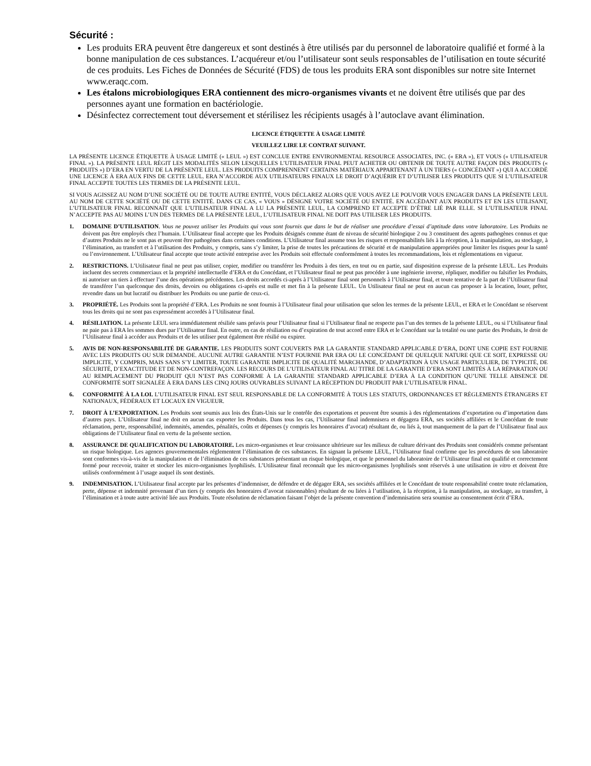Sécurité :
Les produits ERA peuvent être dangereux et sont destinés à être utilisés par du personnel de laboratoire qualifié et formé à la bonne manipulation de ces substances. L’acquéreur et/ou l’utilisateur sont seuls responsables de l’utilisation en toute sécurité de ces produits. Les Fiches de Données de Sécurité (FDS) de tous les produits ERA sont disponibles sur notre site Internet www.eraqc.com.
Les étalons microbiologiques ERA contiennent des micro-organismes vivants et ne doivent être utilisés que par des personnes ayant une formation en bactériologie.
Désinfectez correctement tout déversement et stérilisez les récipients usagés à l’autoclave avant élimination.
LICENCE ÉTIQUETTE À USAGE LIMITÉ
VEUILLEZ LIRE LE CONTRAT SUIVANT.
LA PRÉSENTE LICENCE ÉTIQUETTE À USAGE LIMITÉ (« LEUL ») EST CONCLUE ENTRE ENVIRONMENTAL RESOURCE ASSOCIATES, INC. (« ERA »), ET VOUS (« UTILISATEUR FINAL »). LA PRÉSENTE LEUL RÉGIT LES MODALITÉS SELON LESQUELLES L’UTILISATEUR FINAL PEUT ACHETER OU OBTENIR DE TOUTE AUTRE FAÇON DES PRODUITS (« PRODUITS ») D’ERA EN VERTU DE LA PRÉSENTE LEUL. LES PRODUITS COMPRENNENT CERTAINS MATÉRIAUX APPARTENANT À UN TIERS (« CONCÉDANT ») QUI A ACCORDÉ UNE LICENCE À ERA AUX FINS DE CETTE LEUL. ERA N’ACCORDE AUX UTILISATEURS FINAUX LE DROIT D’AQUÉRIR ET D’UTILISER LES PRODUITS QUE SI L’UTILISATEUR FINAL ACCEPTE TOUTES LES TERMES DE LA PRÉSENTE LEUL.
SI VOUS AGISSEZ AU NOM D’UNE SOCIÉTÉ OU DE TOUTE AUTRE ENTITÉ, VOUS DÉCLAREZ ALORS QUE VOUS AVEZ LE POUVOIR VOUS ENGAGER DANS LA PRÉSENTE LEUL AU NOM DE CETTE SOCIÉTÉ OU DE CETTE ENTITÉ. DANS CE CAS, « VOUS » DÉSIGNE VOTRE SOCIÉTÉ OU ENTITÉ. EN ACCÉDANT AUX PRODUITS ET EN LES UTILISANT, L’UTILISATEUR FINAL RECONNAÎT QUE L’UTILISATEUR FINAL A LU LA PRÉSENTE LEUL, LA COMPREND ET ACCEPTE D’ÊTRE LIÉ PAR ELLE. SI L’UTILISATEUR FINAL N’ACCEPTE PAS AU MOINS L’UN DES TERMES DE LA PRÉSENTE LEUL, L’UTILISATEUR FINAL NE DOIT PAS UTILISER LES PRODUITS.
1. DOMAINE D’UTILISATION. Vous ne pouvez utiliser les Produits qui vous sont fournis que dans le but de réaliser une procédure d’essai d’aptitude dans votre laboratoire. Les Produits ne doivent pas être employés chez l’humain. L’Utilisateur final accepte que les Produits désignés comme étant de niveau de sécurité biologique 2 ou 3 constituent des agents pathogènes connus et que d’autres Produits ne le sont pas et peuvent être pathogènes dans certaines conditions. L’Utilisateur final assume tous les risques et responsabilités liés à la réception, à la manipulation, au stockage, à l’élimination, au transfert et à l’utilisation des Produits, y compris, sans s’y limiter, la prise de toutes les précautions de sécurité et de manipulation appropriées pour limiter les risques pour la santé ou l’environnement. L’Utilisateur final accepte que toute activité entreprise avec les Produits soit effectuée conformément à toutes les recommandations, lois et réglementations en vigueur.
2. RESTRICTIONS. L’Utilisateur final ne peut pas utiliser, copier, modifier ou transférer les Produits à des tiers, en tout ou en partie, sauf disposition expresse de la présente LEUL. Les Produits incluent des secrets commerciaux et la propriété intellectuelle d’ERA et du Concédant, et l’Utilisateur final ne peut pas procéder à une ingénierie inverse, répliquer, modifier ou falsifier les Produits, ni autoriser un tiers à effectuer l’une des opérations précédentes. Les droits accordés ci-après à l’Utilisateur final sont personnels à l’Utilisateur final, et toute tentative de la part de l’Utilisateur final de transférer l’un quelconque des droits, devoirs ou obligations ci-après est nulle et met fin à la présente LEUL. Un Utilisateur final ne peut en aucun cas proposer à la location, louer, prêter, revendre dans un but lucratif ou distribuer les Produits ou une partie de ceux-ci.
3. PROPRIÉTÉ. Les Produits sont la propriété d’ERA. Les Produits ne sont fournis à l’Utilisateur final pour utilisation que selon les termes de la présente LEUL, et ERA et le Concédant se réservent tous les droits qui ne sont pas expressément accordés à l’Utilisateur final.
4. RÉSILIATION. La présente LEUL sera immédiatement résiliée sans préavis pour l’Utilisateur final si l’Utilisateur final ne respecte pas l’un des termes de la présente LEUL, ou si l’Utilisateur final ne paie pas à ERA les sommes dues par l’Utilisateur final. En outre, en cas de résiliation ou d’expiration de tout accord entre ERA et le Concédant sur la totalité ou une partie des Produits, le droit de l’Utilisateur final à accéder aux Produits et de les utiliser peut également être résilié ou expirer.
5. AVIS DE NON-RESPONSABILITÉ DE GARANTIE. LES PRODUITS SONT COUVERTS PAR LA GARANTIE STANDARD APPLICABLE D’ERA, DONT UNE COPIE EST FOURNIE AVEC LES PRODUITS OU SUR DEMANDE. AUCUNE AUTRE GARANTIE N’EST FOURNIE PAR ERA OU LE CONCÉDANT DE QUELQUE NATURE QUE CE SOIT, EXPRESSE OU IMPLICITE, Y COMPRIS, MAIS SANS S’Y LIMITER, TOUTE GARANTIE IMPLICITE DE QUALITÉ MARCHANDE, D’ADAPTATION À UN USAGE PARTICULIER, DE TYPICITÉ, DE SÉCURITÉ, D’EXACTITUDE ET DE NON-CONTREFAÇON. LES RECOURS DE L’UTILISATEUR FINAL AU TITRE DE LA GARANTIE D’ERA SONT LIMITÉS À LA RÉPARATION OU AU REMPLACEMENT DU PRODUIT QUI N’EST PAS CONFORME À LA GARANTIE STANDARD APPLICABLE D’ERA À LA CONDITION QU’UNE TELLE ABSENCE DE CONFORMITÉ SOIT SIGNALÉE À ERA DANS LES CINQ JOURS OUVRABLES SUIVANT LA RÉCEPTION DU PRODUIT PAR L’UTILISATEUR FINAL.
6. CONFORMITÉ À LA LOI. L’UTILISATEUR FINAL EST SEUL RESPONSABLE DE LA CONFORMITÉ À TOUS LES STATUTS, ORDONNANCES ET RÈGLEMENTS ÉTRANGERS ET NATIONAUX, FÉDÉRAUX ET LOCAUX EN VIGUEUR.
7. DROIT À L’EXPORTATION. Les Produits sont soumis aux lois des États-Unis sur le contrôle des exportations et peuvent être soumis à des réglementations d’exportation ou d’importation dans d’autres pays. L’Utilisateur final ne doit en aucun cas exporter les Produits. Dans tous les cas, l’Utilisateur final indemnisera et dégagera ERA, ses sociétés affiliées et le Concédant de toute réclamation, perte, responsabilité, indemnités, amendes, pénalités, coûts et dépenses (y compris les honoraires d’avocat) résultant de, ou liés à, tout manquement de la part de l’Utilisateur final aux obligations de l’Utilisateur final en vertu de la présente section.
8. ASSURANCE DE QUALIFICATION DU LABORATOIRE. Les micro-organismes et leur croissance ultérieure sur les milieux de culture dérivant des Produits sont considérés comme présentant un risque biologique. Les agences gouvernementales réglementent l’élimination de ces substances. En signant la présente LEUL, l’Utilisateur final confirme que les procédures de son laboratoire sont conformes vis-à-vis de la manipulation et de l’élimination de ces substances présentant un risque biologique, et que le personnel du laboratoire de l’Utilisateur final est qualifié et correctement formé pour recevoir, traiter et stocker les micro-organismes lyophilisés. L’Utilisateur final reconnaît que les micro-organismes lyophilisés sont réservés à une utilisation in vitro et doivent être utilisés conformément à l’usage auquel ils sont destinés.
9. INDEMNISATION. L’Utilisateur final accepte par les présentes d’indemniser, de défendre et de dégager ERA, ses sociétés affiliées et le Concédant de toute responsabilité contre toute réclamation, perte, dépense et indemnité provenant d’un tiers (y compris des honoraires d’avocat raisonnables) résultant de ou liées à l’utilisation, à la réception, à la manipulation, au stockage, au transfert, à l’élimination et à toute autre activité liée aux Produits. Toute résolution de réclamation faisant l’objet de la présente convention d’indemnisation sera soumise au consentement écrit d’ERA.